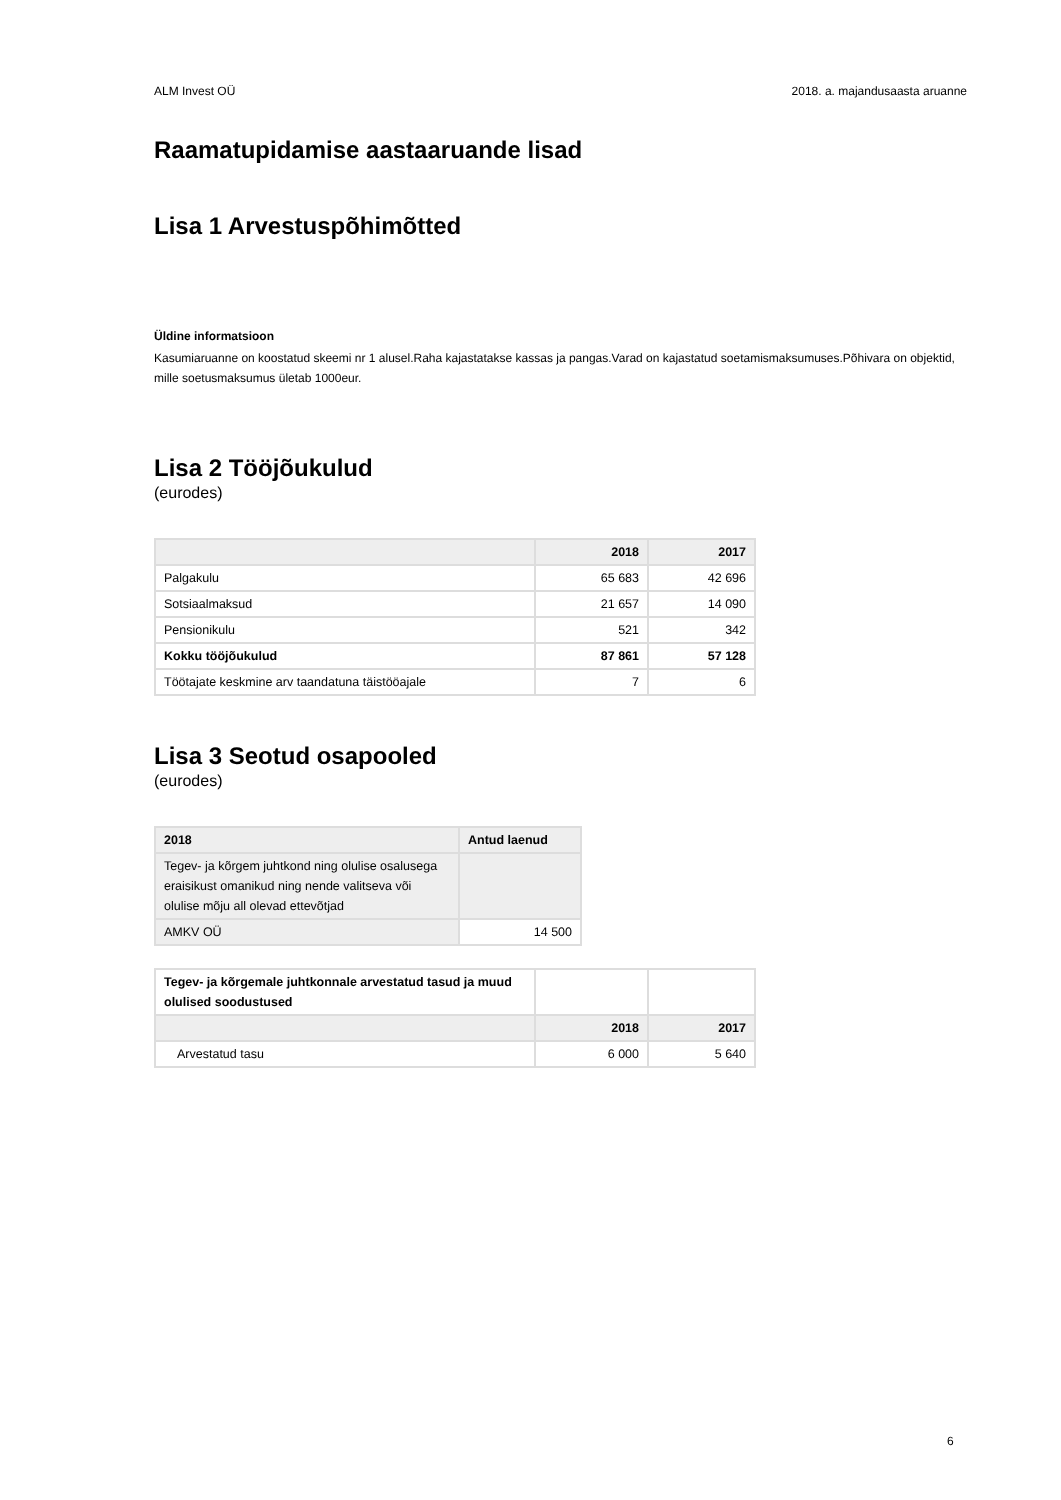ALM Invest OÜ 2018. a. majandusaasta aruanne
Raamatupidamise aastaaruande lisad
Lisa 1 Arvestuspõhimõtted
Üldine informatsioon
Kasumiaruanne on koostatud skeemi nr 1 alusel.Raha kajastatakse kassas ja pangas.Varad on kajastatud soetamismaksumuses.Põhivara on objektid, mille soetusmaksumus ületab 1000eur.
Lisa 2 Tööjõukulud
(eurodes)
| | 2018 | 2017 |
| --- | --- | --- |
| Palgakulu | 65 683 | 42 696 |
| Sotsiaalmaksud | 21 657 | 14 090 |
| Pensionikulu | 521 | 342 |
| Kokku tööjõukulud | 87 861 | 57 128 |
| Töötajate keskmine arv taandatuna täistööajale | 7 | 6 |
Lisa 3 Seotud osapooled
(eurodes)
| 2018 | Antud laenud |
| --- | --- |
| Tegev- ja kõrgem juhtkond ning olulise osalusega eraisikust omanikud ning nende valitseva või olulise mõju all olevad ettevõtjad | |
| AMKV OÜ | 14 500 |
| Tegev- ja kõrgemale juhtkonnale arvestatud tasud ja muud olulised soodustused | | |
| | 2018 | 2017 |
| Arvestatud tasu | 6 000 | 5 640 |
6